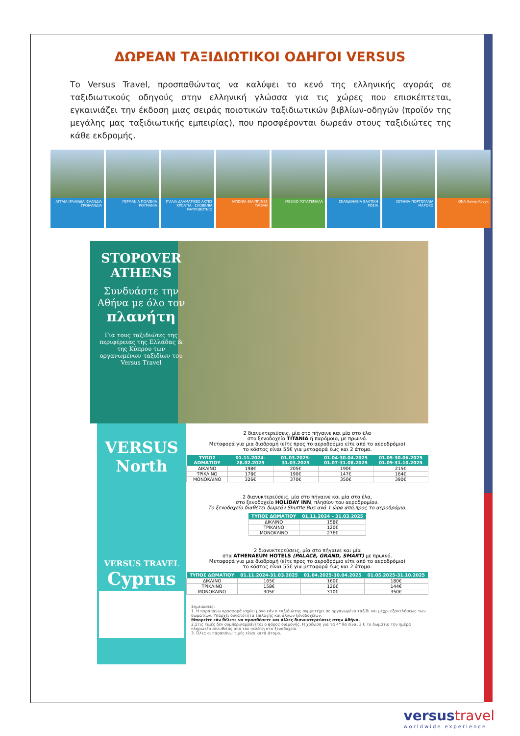ΔΩΡΕΑΝ ΤΑΞΙΔΙΩΤΙΚΟΙ ΟΔΗΓΟΙ VERSUS
Το Versus Travel, προσπαθώντας να καλύψει το κενό της ελληνικής αγοράς σε ταξιδιωτικούς οδηγούς στην ελληνική γλώσσα για τις χώρες που επισκέπτεται, εγκαινιάζει την έκδοση μιας σειράς ποιοτικών ταξιδιωτικών βιβλίων-οδηγών (προϊόν της μεγάλης μας ταξιδιωτικής εμπειρίας), που προσφέρονται δωρεάν στους ταξιδιώτες της κάθε εκδρομής.
ΑΓΓΛΙΑ ΙΡΛΑΝΔΙΑ ΙΣΛΑΝΔΙΑ ΓΡΟΙΛΑΝΔΙΑ
ΓΕΡΜΑΝΙΑ ΠΟΛΩΝΙΑ ΡΟΥΜΑΝΙΑ ΙΤΑΛΙΑ ΔΑΛΜΑΤΙΚΕΣ ΑΚΤΕΣ ΚΡΟΑΤΙΑ · ΣΛΟΒΕΝΙΑ ΜΑΥΡΟΒΟΥΝΙΟ
ΙΑΠΩΝΙΑ ΦΙΛΙΠΠΙΝΕΣ ΤΑΪΒΑΝ ΜΕΞΙΚΟ ΓΟΥΑΤΕΜΑΛΑ ΣΚΑΝΔΙΝΑΒΙΑ ΒΑΛΤΙΚΗ ΡΩΣΙΑ ΙΣΠΑΝΙΑ ΠΟΡΤΟΓΑΛΙΑ ΜΑΡΟΚΟ ΚΙΝΑ Χονγκ Κονγκ
STOPOVER ATHENS
Συνδυάστε την Αθήνα με όλο τον πλανήτη
Για τους ταξιδιώτες της περιφέρειας της Ελλάδας & της Κύπρου των οργανωμένων ταξιδίων του Versus Travel
VERSUS North
VERSUS TRAVEL
Cyprus
2 διανυκτερεύσεις, μία στο πήγαινε και μία στο έλα
στο ξενοδοχείο TITANIA ή παρόμοιο, με πρωινό.
Μεταφορά για μια διαδρομή (είτε προς το αεροδρόμιο είτε από το αεροδρόμιο)
το κόστος είναι 55€ για μεταφορά έως και 2 άτομα.
| ΤΥΠΟΣ ΔΩΜΑΤΙΟΥ | 01.11.2024-28.02.2025 | 01.03.2025-31.03.2025 | 01.04-30.04.2025 01.07-31.08.2025 | 01.05-30.06.2025 01.09-31.10.2025 |
| --- | --- | --- | --- | --- |
| ΔΙΚΛΙΝΟ | 198€ | 205€ | 190€ | 215€ |
| ΤΡΙΚΛΙΝΟ | 178€ | 190€ | 147€ | 164€ |
| ΜΟΝΟΚΛΙΝΟ | 326€ | 370€ | 350€ | 390€ |
2 διανυκτερεύσεις, μία στο πήγαινε και μία στο έλα,
στο ξενοδοχείο HOLIDAY INN, πλησίον του αεροδρομίου.
Το ξενοδοχείο διαθέτει δωρεάν Shuttle Bus ανά 1 ώρα από,προς το αεροδρόμιο.
| ΤΥΠΟΣ ΔΩΜΑΤΙΟΥ | 01.11.2024 – 31.03.2025 |
| --- | --- |
| ΔΙΚΛΙΝΟ | 158€ |
| ΤΡΙΚΛΙΝΟ | 120€ |
| ΜΟΝΟΚΛΙΝΟ | 276€ |
2 διανυκτερεύσεις, μία στο πήγαινε και μία
στα ATHENAEUM HOTELS (PALACE, GRAND, SMART) με πρωινό.
Μεταφορά για μια διαδρομή (είτε προς το αεροδρόμιο είτε από το αεροδρόμιο)
το κόστος είναι 55€ για μεταφορά έως και 2 άτομα.
| ΤΥΠΟΣ ΔΩΜΑΤΙΟΥ | 01.11.2024-31.03.2025 | 01.04.2025-30.04.2025 | 01.05.2025-31.10.2025 |
| --- | --- | --- | --- |
| ΔΙΚΛΙΝΟ | 165€ | 160€ | 180€ |
| ΤΡΙΚΛΙΝΟ | 158€ | 126€ | 144€ |
| ΜΟΝΟΚΛΙΝΟ | 305€ | 310€ | 350€ |
Σημειώσεις:
1. Η παραπάνω προσφορά ισχύει μόνο εάν ο ταξιδιώτης συμμετέχει σε οργανωμένο ταξίδι και μέχρι εξαντλήσεως των δωματίων. Υπάρχει δυνατότητα επιλογής και άλλων ξενοδοχείων.
Μπορείτε εάν θέλετε να προσθέσετε και άλλες διανυκτερεύσεις στην Αθήνα.
2.Στις τιμές δεν συμπεριλαμβάνεται ο φόρος διαμονής. Η χρέωση για τα 4* θα είναι 3 € το δωμάτιο την ημέρα πληρωτέα απευθείας από τον πελάτη στο ξενοδοχείο.
3. Όλες οι παραπάνω τιμές είναι κατά άτομο.
versustravel
worldwide experience